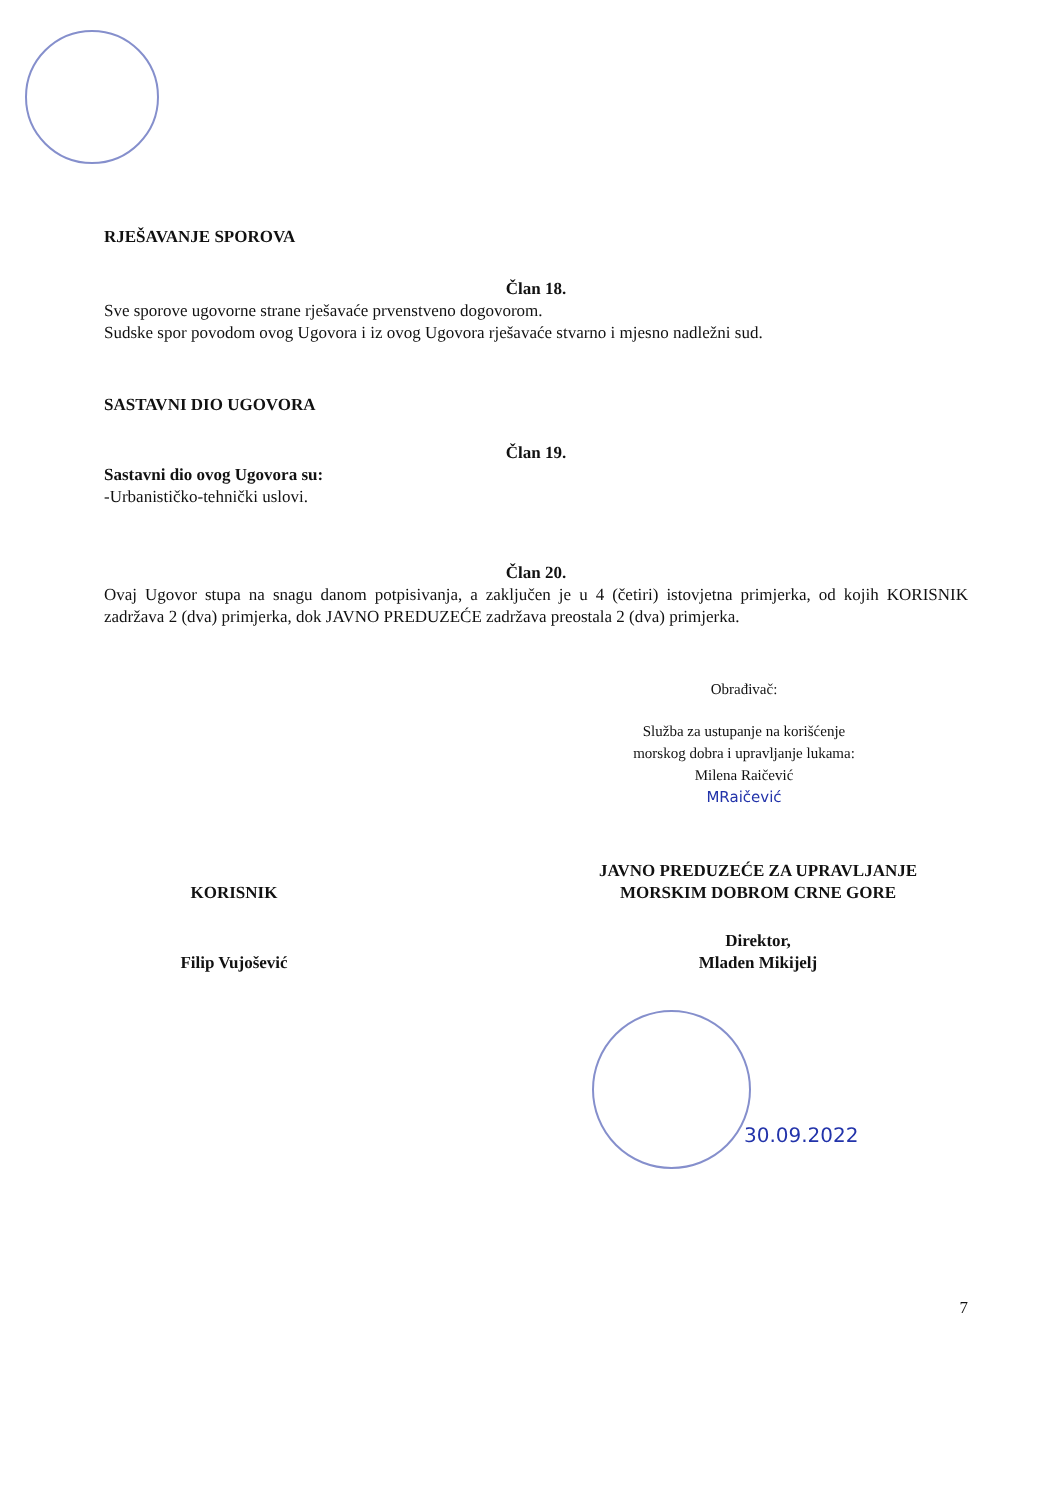RJEŠAVANJE SPOROVA
Član 18.
Sve sporove ugovorne strane rješavaće prvenstveno dogovorom.
Sudske spor povodom ovog Ugovora i iz ovog Ugovora rješavaće stvarno i mjesno nadležni sud.
SASTAVNI DIO UGOVORA
Član 19.
Sastavni dio ovog Ugovora su:
-Urbanističko-tehnički uslovi.
Član 20.
Ovaj Ugovor stupa na snagu danom potpisivanja, a zaključen je u 4 (četiri) istovjetna primjerka, od kojih KORISNIK zadržava 2 (dva) primjerka, dok JAVNO PREDUZEĆE zadržava preostala 2 (dva) primjerka.
Obrađivač:
Služba za ustupanje na korišćenje
morskog dobra i upravljanje lukama:
Milena Raičević
MRaičević
KORISNIK
Filip Vujošević
JAVNO PREDUZEĆE ZA UPRAVLJANJE
MORSKIM DOBROM CRNE GORE
Direktor,
Mladen Mikijelj
30.09.2022
7